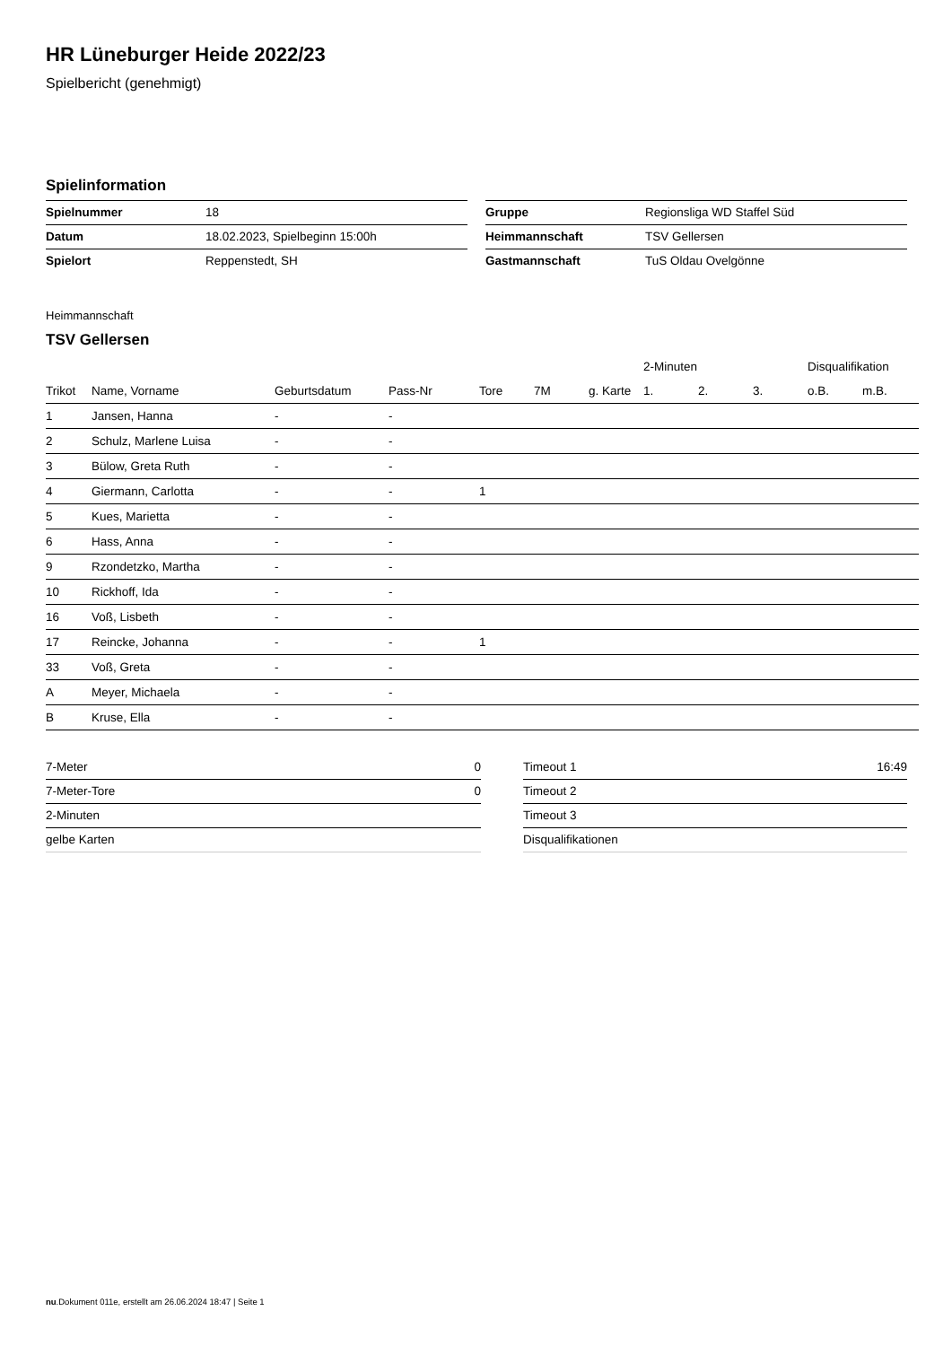HR Lüneburger Heide 2022/23
Spielbericht (genehmigt)
Spielinformation
| Spielnummer | 18 |
| Datum | 18.02.2023, Spielbeginn 15:00h |
| Spielort | Reppenstedt, SH |
| Gruppe | Regionsliga WD Staffel Süd |
| Heimmannschaft | TSV Gellersen |
| Gastmannschaft | TuS Oldau Ovelgönne |
Heimmannschaft
TSV Gellersen
| | | | | | | | 2-Minuten | | | Disqualifikation | |
| --- | --- | --- | --- | --- | --- | --- | --- | --- | --- | --- | --- |
| Trikot | Name, Vorname | Geburtsdatum | Pass-Nr | Tore | 7M | g. Karte | 1. | 2. | 3. | o.B. | m.B. |
| 1 | Jansen, Hanna | - | - | | | | | | | | |
| 2 | Schulz, Marlene Luisa | - | - | | | | | | | | |
| 3 | Bülow, Greta Ruth | - | - | | | | | | | | |
| 4 | Giermann, Carlotta | - | - | 1 | | | | | | | |
| 5 | Kues, Marietta | - | - | | | | | | | | |
| 6 | Hass, Anna | - | - | | | | | | | | |
| 9 | Rzondetzko, Martha | - | - | | | | | | | | |
| 10 | Rickhoff, Ida | - | - | | | | | | | | |
| 16 | Voß, Lisbeth | - | - | | | | | | | | |
| 17 | Reincke, Johanna | - | - | 1 | | | | | | | |
| 33 | Voß, Greta | - | - | | | | | | | | |
| A | Meyer, Michaela | - | - | | | | | | | | |
| B | Kruse, Ella | - | - | | | | | | | | |
| 7-Meter | 0 |
| 7-Meter-Tore | 0 |
| 2-Minuten | |
| gelbe Karten | |
| Timeout 1 | 16:49 |
| Timeout 2 | |
| Timeout 3 | |
| Disqualifikationen | |
nu.Dokument 011e, erstellt am 26.06.2024 18:47 | Seite 1